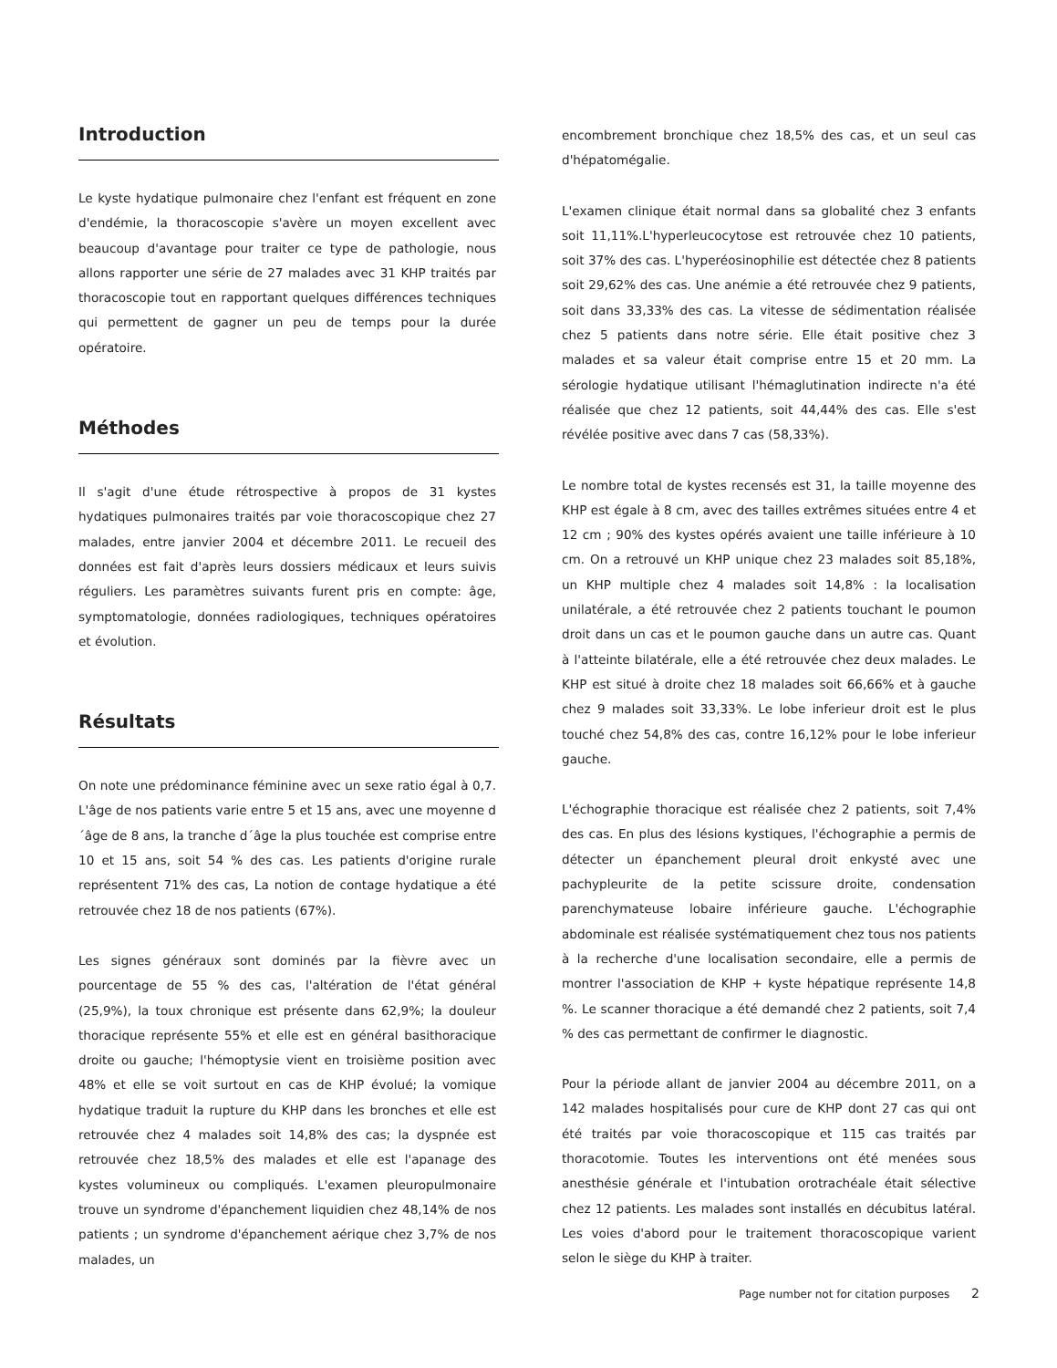Introduction
Le kyste hydatique pulmonaire chez l'enfant est fréquent en zone d'endémie, la thoracoscopie s'avère un moyen excellent avec beaucoup d'avantage pour traiter ce type de pathologie, nous allons rapporter une série de 27 malades avec 31 KHP traités par thoracoscopie tout en rapportant quelques différences techniques qui permettent de gagner un peu de temps pour la durée opératoire.
Méthodes
Il s'agit d'une étude rétrospective à propos de 31 kystes hydatiques pulmonaires traités par voie thoracoscopique chez 27 malades, entre janvier 2004 et décembre 2011. Le recueil des données est fait d'après leurs dossiers médicaux et leurs suivis réguliers. Les paramètres suivants furent pris en compte: âge, symptomatologie, données radiologiques, techniques opératoires et évolution.
Résultats
On note une prédominance féminine avec un sexe ratio égal à 0,7. L'âge de nos patients varie entre 5 et 15 ans, avec une moyenne d´âge de 8 ans, la tranche d´âge la plus touchée est comprise entre 10 et 15 ans, soit 54 % des cas. Les patients d'origine rurale représentent 71% des cas, La notion de contage hydatique a été retrouvée chez 18 de nos patients (67%).
Les signes généraux sont dominés par la fièvre avec un pourcentage de 55 % des cas, l'altération de l'état général (25,9%), la toux chronique est présente dans 62,9%; la douleur thoracique représente 55% et elle est en général basithoracique droite ou gauche; l'hémoptysie vient en troisième position avec 48% et elle se voit surtout en cas de KHP évolué; la vomique hydatique traduit la rupture du KHP dans les bronches et elle est retrouvée chez 4 malades soit 14,8% des cas; la dyspnée est retrouvée chez 18,5% des malades et elle est l'apanage des kystes volumineux ou compliqués. L'examen pleuropulmonaire trouve un syndrome d'épanchement liquidien chez 48,14% de nos patients ; un syndrome d'épanchement aérique chez 3,7% de nos malades, un
encombrement bronchique chez 18,5% des cas, et un seul cas d'hépatomégalie.
L'examen clinique était normal dans sa globalité chez 3 enfants soit 11,11%.L'hyperleucocytose est retrouvée chez 10 patients, soit 37% des cas. L'hyperéosinophilie est détectée chez 8 patients soit 29,62% des cas. Une anémie a été retrouvée chez 9 patients, soit dans 33,33% des cas. La vitesse de sédimentation réalisée chez 5 patients dans notre série. Elle était positive chez 3 malades et sa valeur était comprise entre 15 et 20 mm. La sérologie hydatique utilisant l'hémaglutination indirecte n'a été réalisée que chez 12 patients, soit 44,44% des cas. Elle s'est révélée positive avec dans 7 cas (58,33%).
Le nombre total de kystes recensés est 31, la taille moyenne des KHP est égale à 8 cm, avec des tailles extrêmes situées entre 4 et 12 cm ; 90% des kystes opérés avaient une taille inférieure à 10 cm. On a retrouvé un KHP unique chez 23 malades soit 85,18%, un KHP multiple chez 4 malades soit 14,8% : la localisation unilatérale, a été retrouvée chez 2 patients touchant le poumon droit dans un cas et le poumon gauche dans un autre cas. Quant à l'atteinte bilatérale, elle a été retrouvée chez deux malades. Le KHP est situé à droite chez 18 malades soit 66,66% et à gauche chez 9 malades soit 33,33%. Le lobe inferieur droit est le plus touché chez 54,8% des cas, contre 16,12% pour le lobe inferieur gauche.
L'échographie thoracique est réalisée chez 2 patients, soit 7,4% des cas. En plus des lésions kystiques, l'échographie a permis de détecter un épanchement pleural droit enkysté avec une pachypleurite de la petite scissure droite, condensation parenchymateuse lobaire inférieure gauche. L'échographie abdominale est réalisée systématiquement chez tous nos patients à la recherche d'une localisation secondaire, elle a permis de montrer l'association de KHP + kyste hépatique représente 14,8 %. Le scanner thoracique a été demandé chez 2 patients, soit 7,4 % des cas permettant de confirmer le diagnostic.
Pour la période allant de janvier 2004 au décembre 2011, on a 142 malades hospitalisés pour cure de KHP dont 27 cas qui ont été traités par voie thoracoscopique et 115 cas traités par thoracotomie. Toutes les interventions ont été menées sous anesthésie générale et l'intubation orotrachéale était sélective chez 12 patients. Les malades sont installés en décubitus latéral. Les voies d'abord pour le traitement thoracoscopique varient selon le siège du KHP à traiter.
Page number not for citation purposes 2